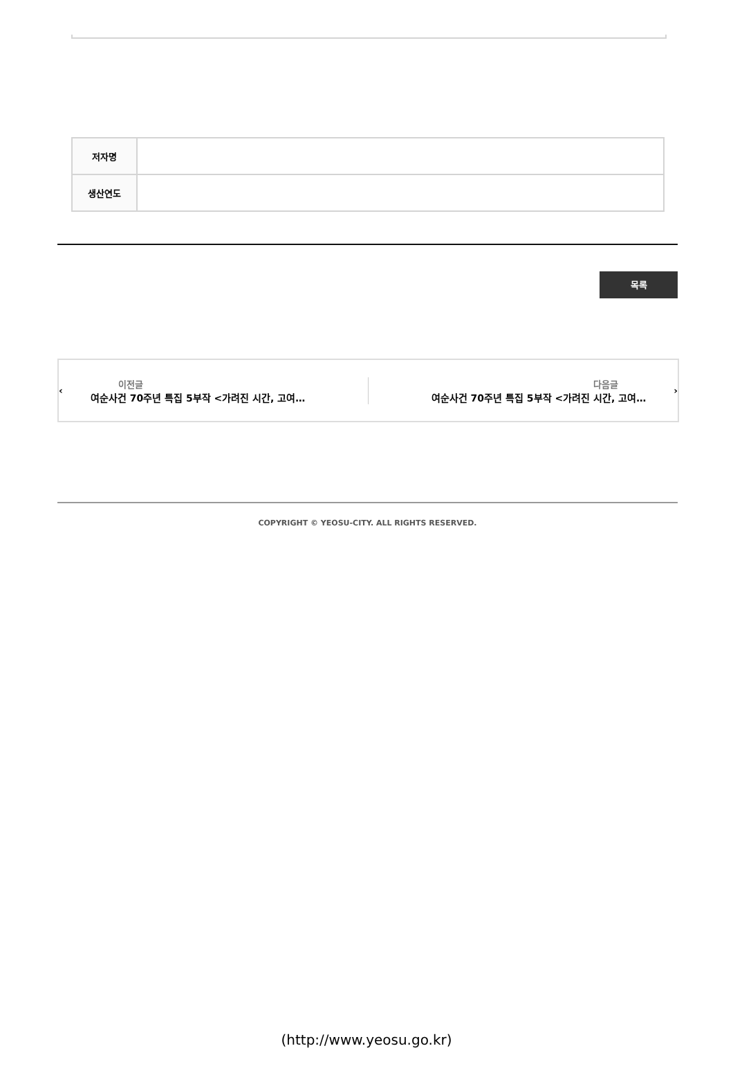| 저자명 | |
| 생산연도 | |
목록
‹
이전글
여순사건 70주년 특집 5부작 <가려진 시간, 고여…
다음글
여순사건 70주년 특집 5부작 <가려진 시간, 고여…
›
COPYRIGHT © YEOSU-CITY. ALL RIGHTS RESERVED.
(http://www.yeosu.go.kr)